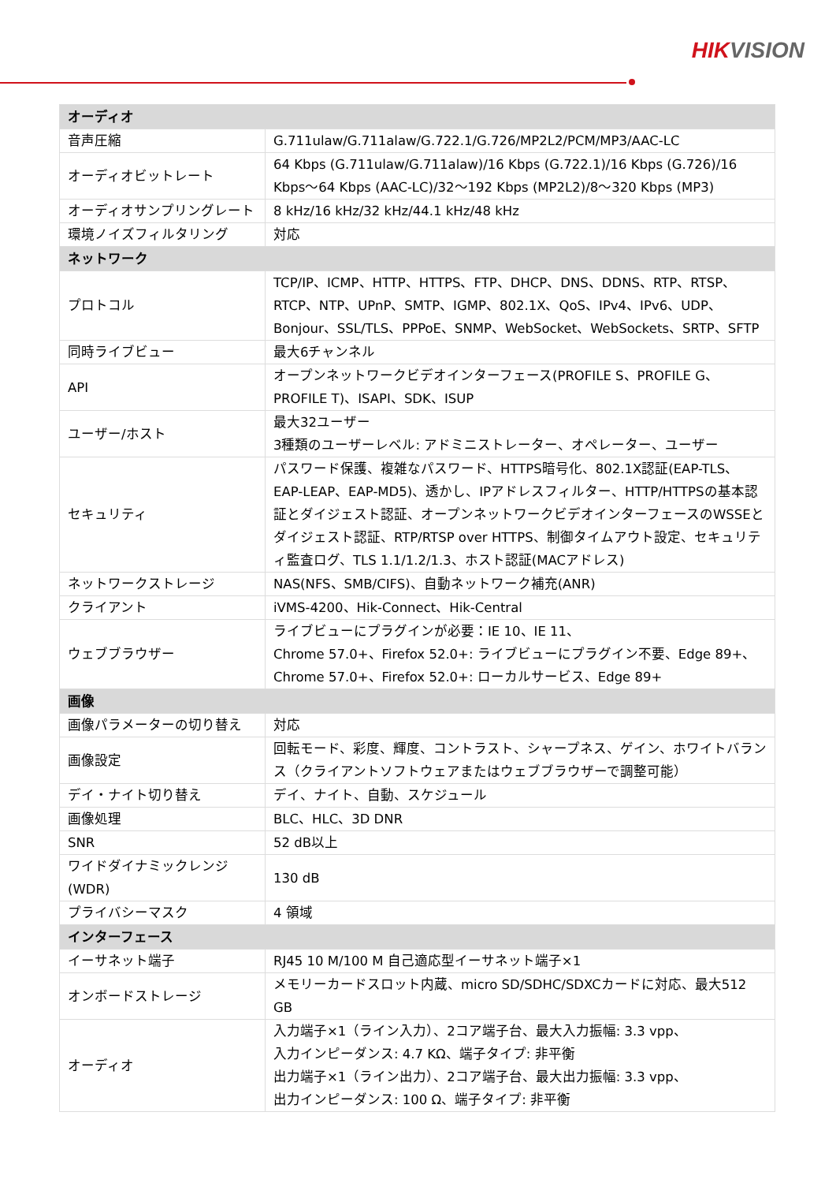HIKVISION
| オーディオ | |
| --- | --- |
| 音声圧縮 | G.711ulaw/G.711alaw/G.722.1/G.726/MP2L2/PCM/MP3/AAC-LC |
| オーディオビットレート | 64 Kbps (G.711ulaw/G.711alaw)/16 Kbps (G.722.1)/16 Kbps (G.726)/16 Kbps～64 Kbps (AAC-LC)/32～192 Kbps (MP2L2)/8～320 Kbps (MP3) |
| オーディオサンプリングレート | 8 kHz/16 kHz/32 kHz/44.1 kHz/48 kHz |
| 環境ノイズフィルタリング | 対応 |
| ネットワーク | |
| プロトコル | TCP/IP、ICMP、HTTP、HTTPS、FTP、DHCP、DNS、DDNS、RTP、RTSP、RTCP、NTP、UPnP、SMTP、IGMP、802.1X、QoS、IPv4、IPv6、UDP、Bonjour、SSL/TLS、PPPoE、SNMP、WebSocket、WebSockets、SRTP、SFTP |
| 同時ライブビュー | 最大6チャンネル |
| API | オープンネットワークビデオインターフェース(PROFILE S、PROFILE G、PROFILE T)、ISAPI、SDK、ISUP |
| ユーザー/ホスト | 最大32ユーザー 3種類のユーザーレベル: アドミニストレーター、オペレーター、ユーザー |
| セキュリティ | パスワード保護、複雑なパスワード、HTTPS暗号化、802.1X認証(EAP-TLS、EAP-LEAP、EAP-MD5)、透かし、IPアドレスフィルター、HTTP/HTTPSの基本認証とダイジェスト認証、オープンネットワークビデオインターフェースのWSSEとダイジェスト認証、RTP/RTSP over HTTPS、制御タイムアウト設定、セキュリティ監査ログ、TLS 1.1/1.2/1.3、ホスト認証(MACアドレス) |
| ネットワークストレージ | NAS(NFS、SMB/CIFS)、自動ネットワーク補充(ANR) |
| クライアント | iVMS-4200、Hik-Connect、Hik-Central |
| ウェブブラウザー | ライブビューにプラグインが必要：IE 10、IE 11、 Chrome 57.0+、Firefox 52.0+: ライブビューにプラグイン不要、Edge 89+、 Chrome 57.0+、Firefox 52.0+: ローカルサービス、Edge 89+ |
| 画像 | |
| 画像パラメーターの切り替え | 対応 |
| 画像設定 | 回転モード、彩度、輝度、コントラスト、シャープネス、ゲイン、ホワイトバランス（クライアントソフトウェアまたはウェブブラウザーで調整可能） |
| デイ・ナイト切り替え | デイ、ナイト、自動、スケジュール |
| 画像処理 | BLC、HLC、3D DNR |
| SNR | 52 dB以上 |
| ワイドダイナミックレンジ(WDR) | 130 dB |
| プライバシーマスク | 4 領域 |
| インターフェース | |
| イーサネット端子 | RJ45 10 M/100 M 自己適応型イーサネット端子×1 |
| オンボードストレージ | メモリーカードスロット内蔵、micro SD/SDHC/SDXCカードに対応、最大512 GB |
| オーディオ | 入力端子×1（ライン入力）、2コア端子台、最大入力振幅: 3.3 vpp、 入力インピーダンス: 4.7 KΩ、端子タイプ: 非平衡 出力端子×1（ライン出力）、2コア端子台、最大出力振幅: 3.3 vpp、 出力インピーダンス: 100 Ω、端子タイプ: 非平衡 |